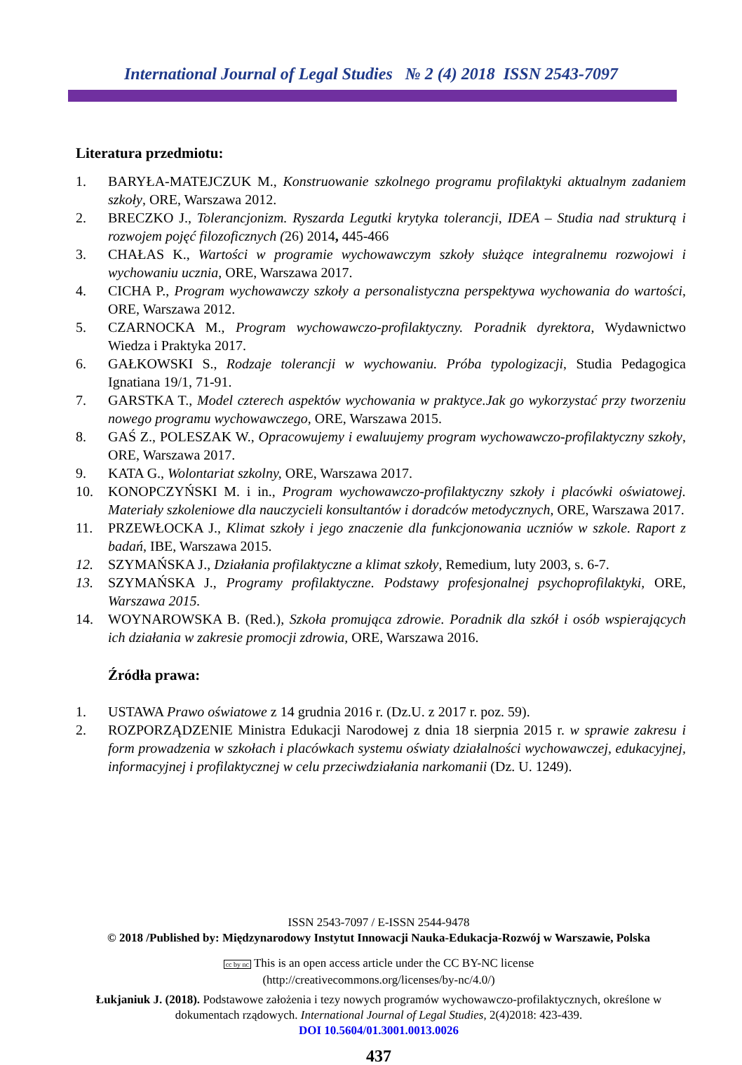International Journal of Legal Studies № 2 (4) 2018 ISSN 2543-7097
Literatura przedmiotu:
1. BARYŁA-MATEJCZUK M., Konstruowanie szkolnego programu profilaktyki aktualnym zadaniem szkoły, ORE, Warszawa 2012.
2. BRECZKO J., Tolerancjonizm. Ryszarda Legutki krytyka tolerancji, IDEA – Studia nad strukturą i rozwojem pojęć filozoficznych (26) 2014, 445-466
3. CHAŁAS K., Wartości w programie wychowawczym szkoły służące integralnemu rozwojowi i wychowaniu ucznia, ORE, Warszawa 2017.
4. CICHA P., Program wychowawczy szkoły a personalistyczna perspektywa wychowania do wartości, ORE, Warszawa 2012.
5. CZARNOCKA M., Program wychowawczo-profilaktyczny. Poradnik dyrektora, Wydawnictwo Wiedza i Praktyka 2017.
6. GAŁKOWSKI S., Rodzaje tolerancji w wychowaniu. Próba typologizacji, Studia Pedagogica Ignatiana 19/1, 71-91.
7. GARSTKA T., Model czterech aspektów wychowania w praktyce.Jak go wykorzystać przy tworzeniu nowego programu wychowawczego, ORE, Warszawa 2015.
8. GAŚ Z., POLESZAK W., Opracowujemy i ewaluujemy program wychowawczo-profilaktyczny szkoły, ORE, Warszawa 2017.
9. KATA G., Wolontariat szkolny, ORE, Warszawa 2017.
10. KONOPCZYŃSKI M. i in., Program wychowawczo-profilaktyczny szkoły i placówki oświatowej. Materiały szkoleniowe dla nauczycieli konsultantów i doradców metodycznych, ORE, Warszawa 2017.
11. PRZEWŁOCKA J., Klimat szkoły i jego znaczenie dla funkcjonowania uczniów w szkole. Raport z badań, IBE, Warszawa 2015.
12. SZYMAŃSKA J., Działania profilaktyczne a klimat szkoły, Remedium, luty 2003, s. 6-7.
13. SZYMAŃSKA J., Programy profilaktyczne. Podstawy profesjonalnej psychoprofilaktyki, ORE, Warszawa 2015.
14. WOYNAROWSKA B. (Red.), Szkoła promująca zdrowie. Poradnik dla szkół i osób wspierających ich działania w zakresie promocji zdrowia, ORE, Warszawa 2016.
Źródła prawa:
1. USTAWA Prawo oświatowe z 14 grudnia 2016 r. (Dz.U. z 2017 r. poz. 59).
2. ROZPORZĄDZENIE Ministra Edukacji Narodowej z dnia 18 sierpnia 2015 r. w sprawie zakresu i form prowadzenia w szkołach i placówkach systemu oświaty działalności wychowawczej, edukacyjnej, informacyjnej i profilaktycznej w celu przeciwdziałania narkomanii (Dz. U. 1249).
ISSN 2543-7097 / E-ISSN 2544-9478
© 2018 /Published by: Międzynarodowy Instytut Innowacji Nauka-Edukacja-Rozwój w Warszawie, Polska
cc by nc This is an open access article under the CC BY-NC license
(http://creativecommons.org/licenses/by-nc/4.0/)
Łukjaniuk J. (2018). Podstawowe założenia i tezy nowych programów wychowawczo-profilaktycznych, określone w dokumentach rządowych. International Journal of Legal Studies, 2(4)2018: 423-439.
DOI 10.5604/01.3001.0013.0026
437